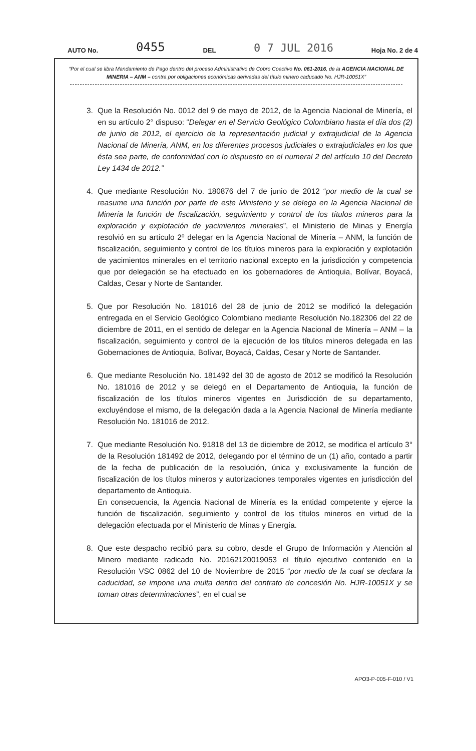AUTO No. 0455 DEL 0 7 JUL 2016 Hoja No. 2 de 4
“Por el cual se libra Mandamiento de Pago dentro del proceso Administrativo de Cobro Coactivo No. 061-2016, de la AGENCIA NACIONAL DE MINERIA – ANM – contra por obligaciones económicas derivadas del título minero caducado No. HJR-10051X”
3. Que la Resolución No. 0012 del 9 de mayo de 2012, de la Agencia Nacional de Minería, el en su artículo 2° dispuso: “Delegar en el Servicio Geológico Colombiano hasta el día dos (2) de junio de 2012, el ejercicio de la representación judicial y extrajudicial de la Agencia Nacional de Minería, ANM, en los diferentes procesos judiciales o extrajudiciales en los que ésta sea parte, de conformidad con lo dispuesto en el numeral 2 del artículo 10 del Decreto Ley 1434 de 2012.”
4. Que mediante Resolución No. 180876 del 7 de junio de 2012 “por medio de la cual se reasume una función por parte de este Ministerio y se delega en la Agencia Nacional de Minería la función de fiscalización, seguimiento y control de los títulos mineros para la exploración y explotación de yacimientos minerales”, el Ministerio de Minas y Energía resolvió en su artículo 2º delegar en la Agencia Nacional de Minería – ANM, la función de fiscalización, seguimiento y control de los títulos mineros para la exploración y explotación de yacimientos minerales en el territorio nacional excepto en la jurisdicción y competencia que por delegación se ha efectuado en los gobernadores de Antioquia, Bolívar, Boyacá, Caldas, Cesar y Norte de Santander.
5. Que por Resolución No. 181016 del 28 de junio de 2012 se modificó la delegación entregada en el Servicio Geológico Colombiano mediante Resolución No.182306 del 22 de diciembre de 2011, en el sentido de delegar en la Agencia Nacional de Minería – ANM – la fiscalización, seguimiento y control de la ejecución de los títulos mineros delegada en las Gobernaciones de Antioquia, Bolívar, Boyacá, Caldas, Cesar y Norte de Santander.
6. Que mediante Resolución No. 181492 del 30 de agosto de 2012 se modificó la Resolución No. 181016 de 2012 y se delegó en el Departamento de Antioquia, la función de fiscalización de los títulos mineros vigentes en Jurisdicción de su departamento, excluyéndose el mismo, de la delegación dada a la Agencia Nacional de Minería mediante Resolución No. 181016 de 2012.
7. Que mediante Resolución No. 91818 del 13 de diciembre de 2012, se modifica el artículo 3° de la Resolución 181492 de 2012, delegando por el término de un (1) año, contado a partir de la fecha de publicación de la resolución, única y exclusivamente la función de fiscalización de los títulos mineros y autorizaciones temporales vigentes en jurisdicción del departamento de Antioquia.
En consecuencia, la Agencia Nacional de Minería es la entidad competente y ejerce la función de fiscalización, seguimiento y control de los títulos mineros en virtud de la delegación efectuada por el Ministerio de Minas y Energía.
8. Que este despacho recibió para su cobro, desde el Grupo de Información y Atención al Minero mediante radicado No. 20162120019053 el título ejecutivo contenido en la Resolución VSC 0862 del 10 de Noviembre de 2015 “por medio de la cual se declara la caducidad, se impone una multa dentro del contrato de concesión No. HJR-10051X y se toman otras determinaciones”, en el cual se
APO3-P-005-F-010 / V1